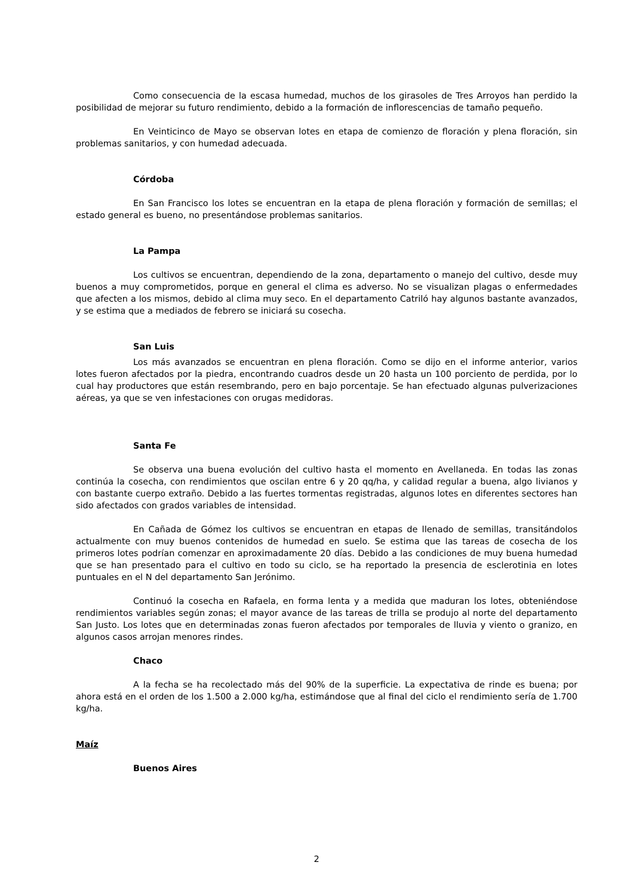Como consecuencia de la escasa humedad, muchos de los girasoles de Tres Arroyos han perdido la posibilidad de mejorar su futuro rendimiento, debido a la formación de inflorescencias de tamaño pequeño.
En Veinticinco de Mayo se observan lotes en etapa de comienzo de floración y plena floración, sin problemas sanitarios, y con humedad adecuada.
Córdoba
En San Francisco los lotes se encuentran en la etapa de plena floración y formación de semillas; el estado general es bueno, no presentándose problemas sanitarios.
La Pampa
Los cultivos se encuentran, dependiendo de la zona, departamento o manejo del cultivo, desde muy buenos a muy comprometidos, porque en general el clima es adverso. No se visualizan plagas o enfermedades que afecten a los mismos, debido al clima muy seco. En el departamento Catriló hay algunos bastante avanzados, y se estima que a mediados de febrero se iniciará su cosecha.
San Luis
Los más avanzados se encuentran en plena floración. Como se dijo en el informe anterior, varios lotes fueron afectados por la piedra, encontrando cuadros desde un 20 hasta un 100 porciento de perdida, por lo cual hay productores que están resembrando, pero en bajo porcentaje. Se han efectuado algunas pulverizaciones aéreas, ya que se ven infestaciones con orugas medidoras.
Santa Fe
Se observa una buena evolución del cultivo hasta el momento en Avellaneda. En todas las zonas continúa la cosecha, con rendimientos que oscilan entre 6 y 20 qq/ha, y calidad regular a buena, algo livianos y con bastante cuerpo extraño. Debido a las fuertes tormentas registradas, algunos lotes en diferentes sectores han sido afectados con grados variables de intensidad.
En Cañada de Gómez los cultivos se encuentran en etapas de llenado de semillas, transitándolos actualmente con muy buenos contenidos de humedad en suelo. Se estima que las tareas de cosecha de los primeros lotes podrían comenzar en aproximadamente 20 días. Debido a las condiciones de muy buena humedad que se han presentado para el cultivo en todo su ciclo, se ha reportado la presencia de esclerotinia en lotes puntuales en el N del departamento San Jerónimo.
Continuó la cosecha en Rafaela, en forma lenta y a medida que maduran los lotes, obteniéndose rendimientos variables según zonas; el mayor avance de las tareas de trilla se produjo al norte del departamento San Justo. Los lotes que en determinadas zonas fueron afectados por temporales de lluvia y viento o granizo, en algunos casos arrojan menores rindes.
Chaco
A la fecha se ha recolectado más del 90% de la superficie. La expectativa de rinde es buena; por ahora está en el orden de los 1.500 a 2.000 kg/ha, estimándose que al final del ciclo el rendimiento sería de 1.700 kg/ha.
Maíz
Buenos Aires
2